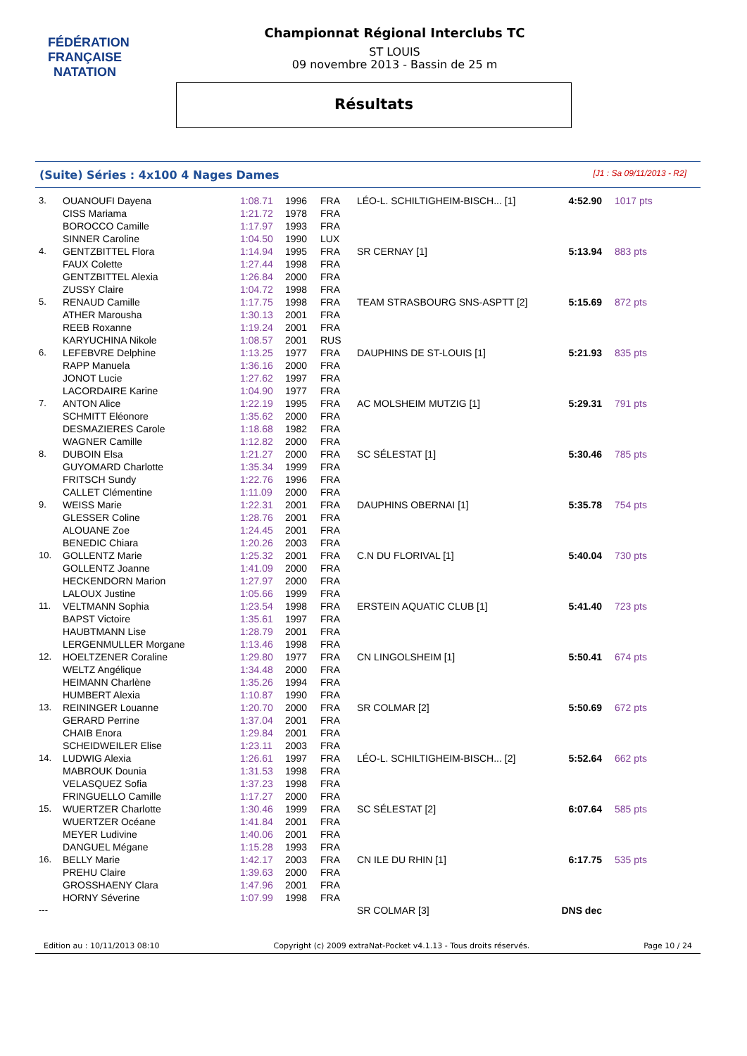FÉDÉRATION FRANÇAISE
NATATION
Championnat Régional Interclubs TC
ST LOUIS
09 novembre 2013 - Bassin de 25 m
Résultats
(Suite) Séries : 4x100 4 Nages Dames [J1 : Sa 09/11/2013 - R2]
| 3. | OUANOUFI Dayena | 1:08.71 | 1996 | FRA | LÉO-L. SCHILTIGHEIM-BISCH... [1] | 4:52.90 | 1017 pts |
| | CISS Mariama | 1:21.72 | 1978 | FRA | | | |
| | BOROCCO Camille | 1:17.97 | 1993 | FRA | | | |
| | SINNER Caroline | 1:04.50 | 1990 | LUX | | | |
| 4. | GENTZBITTEL Flora | 1:14.94 | 1995 | FRA | SR CERNAY [1] | 5:13.94 | 883 pts |
| | FAUX Colette | 1:27.44 | 1998 | FRA | | | |
| | GENTZBITTEL Alexia | 1:26.84 | 2000 | FRA | | | |
| | ZUSSY Claire | 1:04.72 | 1998 | FRA | | | |
| 5. | RENAUD Camille | 1:17.75 | 1998 | FRA | TEAM STRASBOURG SNS-ASPTT [2] | 5:15.69 | 872 pts |
| | ATHER Marousha | 1:30.13 | 2001 | FRA | | | |
| | REEB Roxanne | 1:19.24 | 2001 | FRA | | | |
| | KARYUCHINA Nikole | 1:08.57 | 2001 | RUS | | | |
| 6. | LEFEBVRE Delphine | 1:13.25 | 1977 | FRA | DAUPHINS DE ST-LOUIS [1] | 5:21.93 | 835 pts |
| | RAPP Manuela | 1:36.16 | 2000 | FRA | | | |
| | JONOT Lucie | 1:27.62 | 1997 | FRA | | | |
| | LACORDAIRE Karine | 1:04.90 | 1977 | FRA | | | |
| 7. | ANTON Alice | 1:22.19 | 1995 | FRA | AC MOLSHEIM MUTZIG [1] | 5:29.31 | 791 pts |
| | SCHMITT Eléonore | 1:35.62 | 2000 | FRA | | | |
| | DESMAZIERES Carole | 1:18.68 | 1982 | FRA | | | |
| | WAGNER Camille | 1:12.82 | 2000 | FRA | | | |
| 8. | DUBOIN Elsa | 1:21.27 | 2000 | FRA | SC SÉLESTAT [1] | 5:30.46 | 785 pts |
| | GUYOMARD Charlotte | 1:35.34 | 1999 | FRA | | | |
| | FRITSCH Sundy | 1:22.76 | 1996 | FRA | | | |
| | CALLET Clémentine | 1:11.09 | 2000 | FRA | | | |
| 9. | WEISS Marie | 1:22.31 | 2001 | FRA | DAUPHINS OBERNAI [1] | 5:35.78 | 754 pts |
| | GLESSER Coline | 1:28.76 | 2001 | FRA | | | |
| | ALOUANE Zoe | 1:24.45 | 2001 | FRA | | | |
| | BENEDIC Chiara | 1:20.26 | 2003 | FRA | | | |
| 10. | GOLLENTZ Marie | 1:25.32 | 2001 | FRA | C.N DU FLORIVAL [1] | 5:40.04 | 730 pts |
| | GOLLENTZ Joanne | 1:41.09 | 2000 | FRA | | | |
| | HECKENDORN Marion | 1:27.97 | 2000 | FRA | | | |
| | LALOUX Justine | 1:05.66 | 1999 | FRA | | | |
| 11. | VELTMANN Sophia | 1:23.54 | 1998 | FRA | ERSTEIN AQUATIC CLUB [1] | 5:41.40 | 723 pts |
| | BAPST Victoire | 1:35.61 | 1997 | FRA | | | |
| | HAUBTMANN Lise | 1:28.79 | 2001 | FRA | | | |
| | LERGENMULLER Morgane | 1:13.46 | 1998 | FRA | | | |
| 12. | HOELTZENER Coraline | 1:29.80 | 1977 | FRA | CN LINGOLSHEIM [1] | 5:50.41 | 674 pts |
| | WELTZ Angélique | 1:34.48 | 2000 | FRA | | | |
| | HEIMANN Charlène | 1:35.26 | 1994 | FRA | | | |
| | HUMBERT Alexia | 1:10.87 | 1990 | FRA | | | |
| 13. | REININGER Louanne | 1:20.70 | 2000 | FRA | SR COLMAR [2] | 5:50.69 | 672 pts |
| | GERARD Perrine | 1:37.04 | 2001 | FRA | | | |
| | CHAIB Enora | 1:29.84 | 2001 | FRA | | | |
| | SCHEIDWEILER Elise | 1:23.11 | 2003 | FRA | | | |
| 14. | LUDWIG Alexia | 1:26.61 | 1997 | FRA | LÉO-L. SCHILTIGHEIM-BISCH... [2] | 5:52.64 | 662 pts |
| | MABROUK Dounia | 1:31.53 | 1998 | FRA | | | |
| | VELASQUEZ Sofia | 1:37.23 | 1998 | FRA | | | |
| | FRINGUELLO Camille | 1:17.27 | 2000 | FRA | | | |
| 15. | WUERTZER Charlotte | 1:30.46 | 1999 | FRA | SC SÉLESTAT [2] | 6:07.64 | 585 pts |
| | WUERTZER Océane | 1:41.84 | 2001 | FRA | | | |
| | MEYER Ludivine | 1:40.06 | 2001 | FRA | | | |
| | DANGUEL Mégane | 1:15.28 | 1993 | FRA | | | |
| 16. | BELLY Marie | 1:42.17 | 2003 | FRA | CN ILE DU RHIN [1] | 6:17.75 | 535 pts |
| | PREHU Claire | 1:39.63 | 2000 | FRA | | | |
| | GROSSHAENY Clara | 1:47.96 | 2001 | FRA | | | |
| | HORNY Séverine | 1:07.99 | 1998 | FRA | | | |
| --- | | | | | SR COLMAR [3] | DNS dec | |
Edition au : 10/11/2013 08:10 Copyright (c) 2009 extraNat-Pocket v4.1.13 - Tous droits réservés. Page 10 / 24